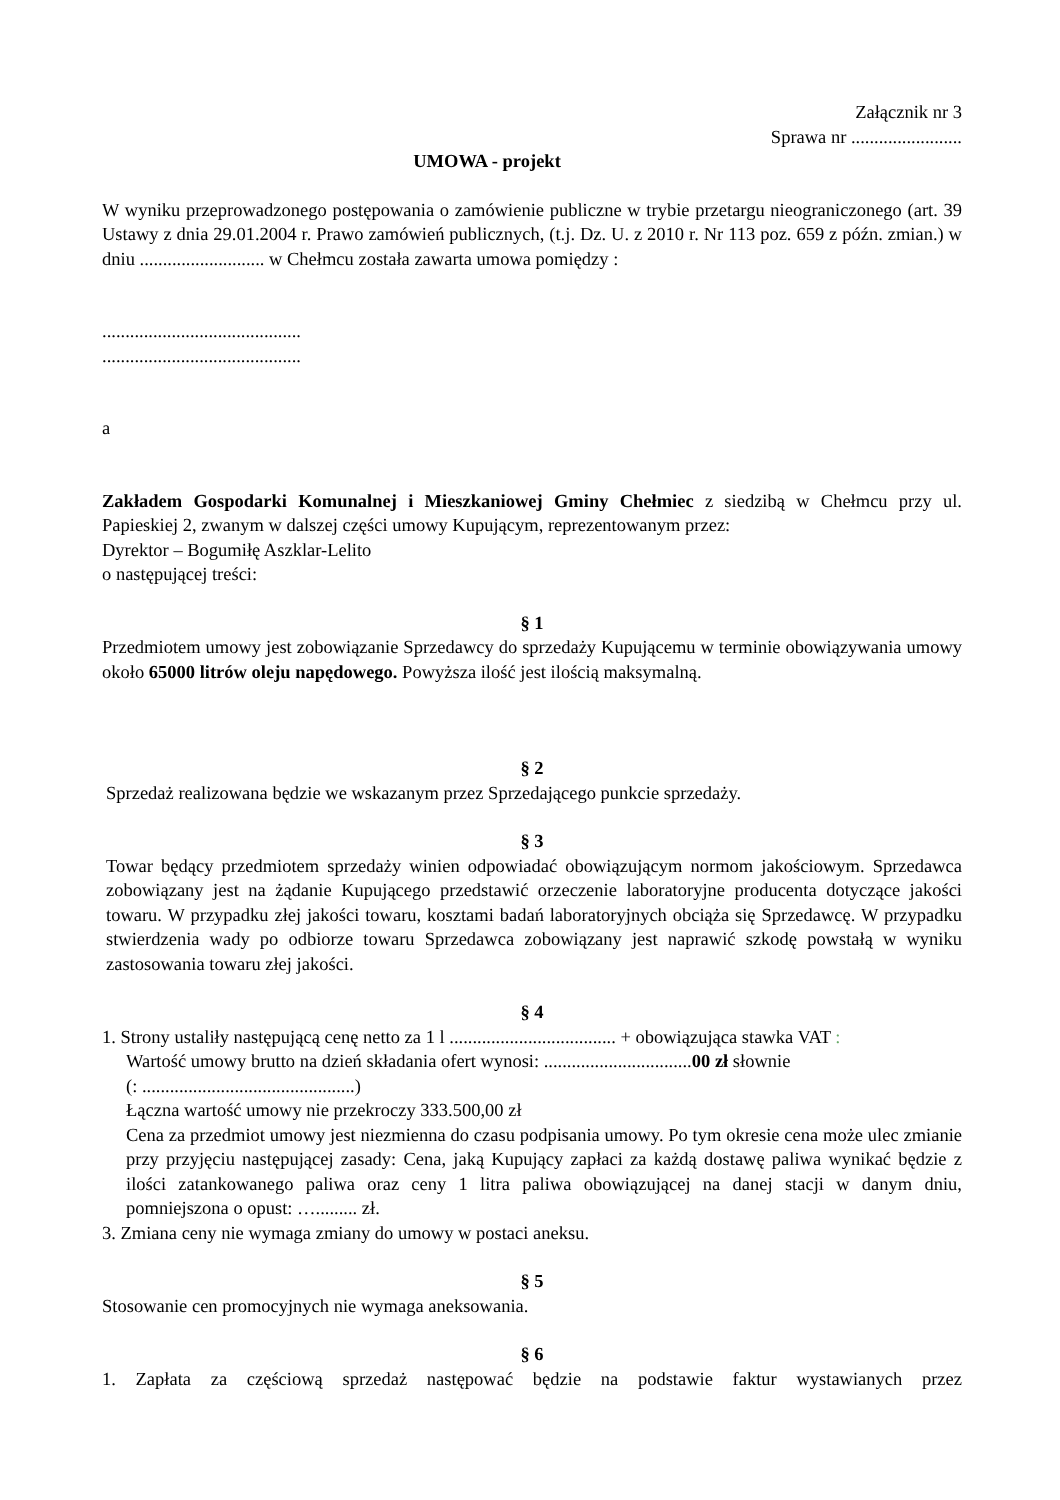Załącznik nr 3
Sprawa nr ........................
UMOWA - projekt
W wyniku przeprowadzonego postępowania o zamówienie publiczne w trybie przetargu nieograniczonego (art. 39 Ustawy z dnia 29.01.2004 r. Prawo zamówień publicznych, (t.j. Dz. U. z 2010 r. Nr 113 poz. 659 z późn. zmian.) w dniu ........................... w Chełmcu została zawarta umowa pomiędzy :
...........................................
...........................................
a
Zakładem Gospodarki Komunalnej i Mieszkaniowej Gminy Chełmiec z siedzibą w Chełmcu przy ul. Papieskiej 2, zwanym w dalszej części umowy Kupującym, reprezentowanym przez:
Dyrektor – Bogumiłę Aszklar-Lelito
o następującej treści:
§ 1
Przedmiotem umowy jest zobowiązanie Sprzedawcy do sprzedaży Kupującemu w terminie obowiązywania umowy około 65000 litrów oleju napędowego. Powyższa ilość jest ilością maksymalną.
§ 2
Sprzedaż realizowana będzie we wskazanym przez Sprzedającego punkcie sprzedaży.
§ 3
Towar będący przedmiotem sprzedaży winien odpowiadać obowiązującym normom jakościowym. Sprzedawca zobowiązany jest na żądanie Kupującego przedstawić orzeczenie laboratoryjne producenta dotyczące jakości towaru. W przypadku złej jakości towaru, kosztami badań laboratoryjnych obciąża się Sprzedawcę. W przypadku stwierdzenia wady po odbiorze towaru Sprzedawca zobowiązany jest naprawić szkodę powstałą w wyniku zastosowania towaru złej jakości.
§ 4
1. Strony ustaliły następującą cenę netto za 1 l .................................... + obowiązująca stawka VAT :
Wartość umowy brutto na dzień składania ofert wynosi: ................................00 zł słownie
(: ..............................................)
Łączna wartość umowy nie przekroczy 333.500,00 zł
Cena za przedmiot umowy jest niezmienna do czasu podpisania umowy. Po tym okresie cena może ulec zmianie przy przyjęciu następującej zasady: Cena, jaką Kupujący zapłaci za każdą dostawę paliwa wynikać będzie z ilości zatankowanego paliwa oraz ceny 1 litra paliwa obowiązującej na danej stacji w danym dniu, pomniejszona o opust: …......... zł.
3. Zmiana ceny nie wymaga zmiany do umowy w postaci aneksu.
§ 5
Stosowanie cen promocyjnych nie wymaga aneksowania.
§ 6
1. Zapłata za częściową sprzedaż następować będzie na podstawie faktur wystawianych przez